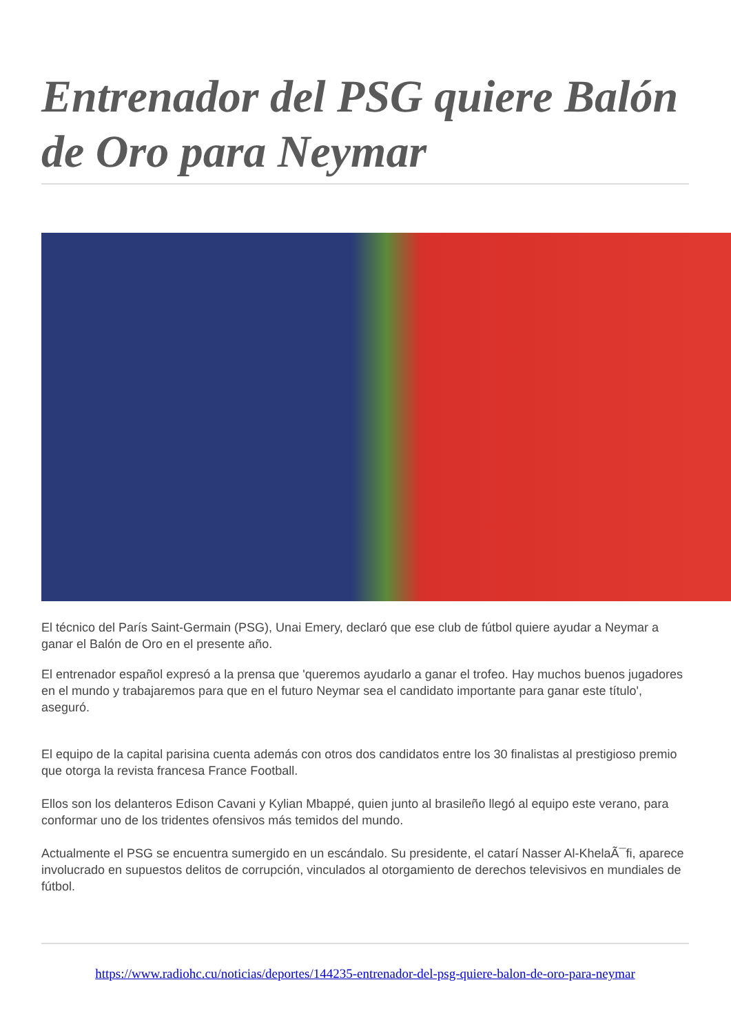Entrenador del PSG quiere Balón de Oro para Neymar
El técnico del París Saint-Germain (PSG), Unai Emery, declaró que ese club de fútbol quiere ayudar a Neymar a ganar el Balón de Oro en el presente año.
El entrenador español expresó a la prensa que 'queremos ayudarlo a ganar el trofeo. Hay muchos buenos jugadores en el mundo y trabajaremos para que en el futuro Neymar sea el candidato importante para ganar este título', aseguró.
El equipo de la capital parisina cuenta además con otros dos candidatos entre los 30 finalistas al prestigioso premio que otorga la revista francesa France Football.
Ellos son los delanteros Edison Cavani y Kylian Mbappé, quien junto al brasileño llegó al equipo este verano, para conformar uno de los tridentes ofensivos más temidos del mundo.
Actualmente el PSG se encuentra sumergido en un escándalo. Su presidente, el catarí Nasser Al-KhelaÃ¯fi, aparece involucrado en supuestos delitos de corrupción, vinculados al otorgamiento de derechos televisivos en mundiales de fútbol.
https://www.radiohc.cu/noticias/deportes/144235-entrenador-del-psg-quiere-balon-de-oro-para-neymar